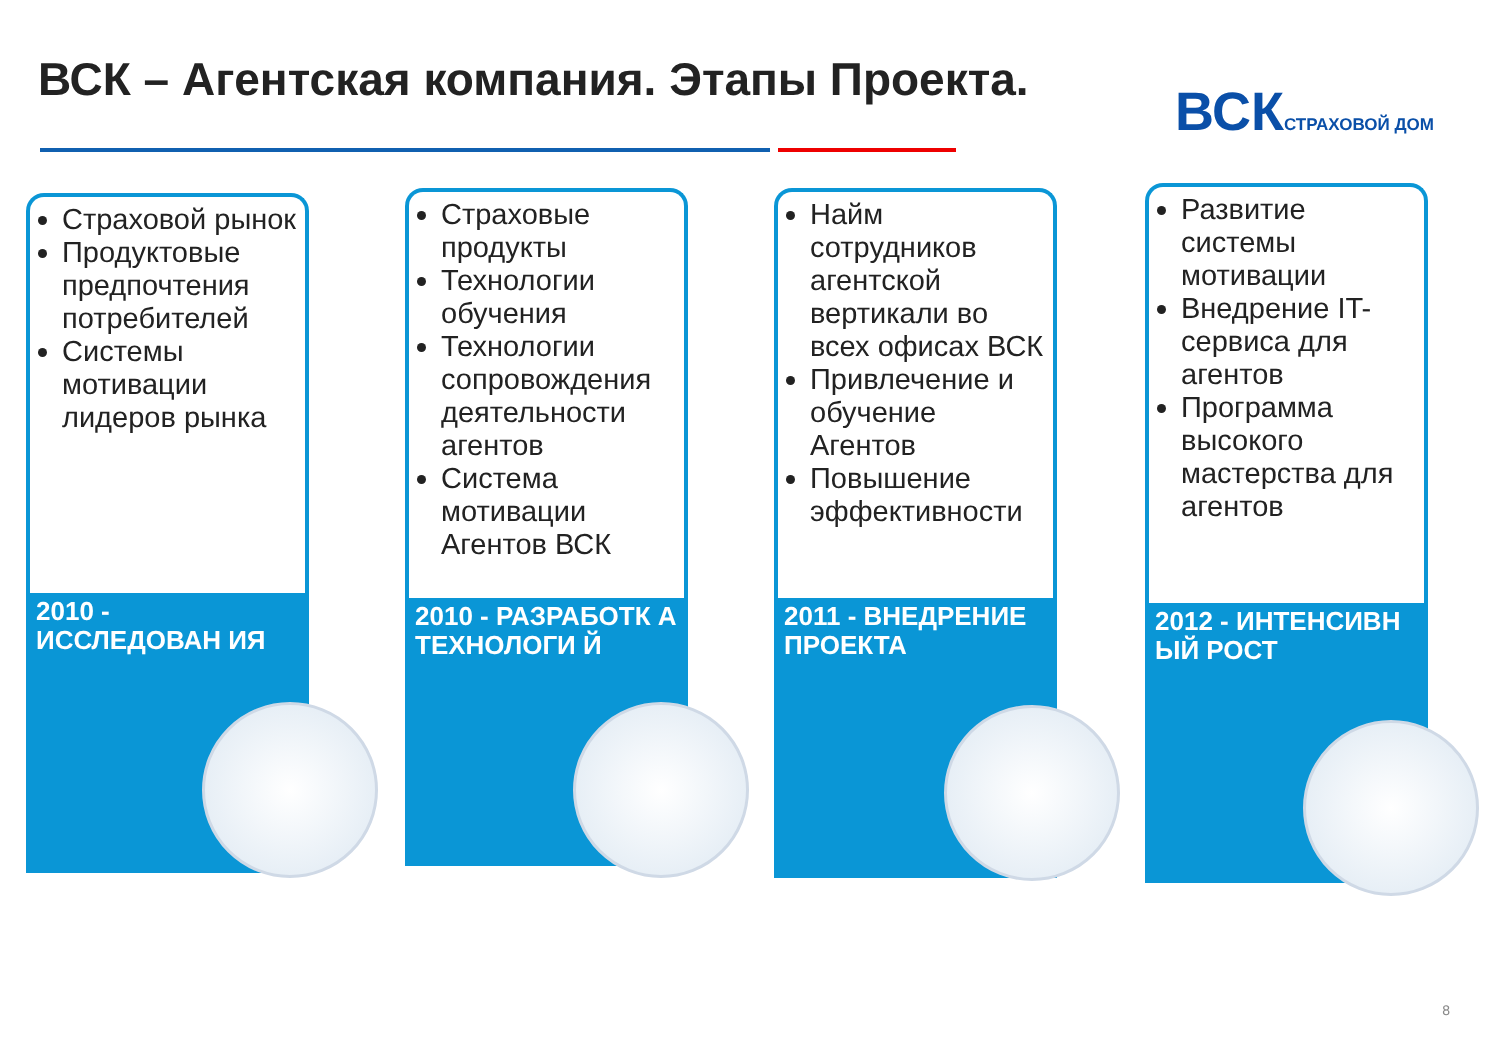ВСК – Агентская компания. Этапы Проекта.
ВСКСТРАХОВОЙ ДОМ
Страховой рынок
Продуктовые предпочтения потребителей
Системы мотивации лидеров рынка
2010 - ИССЛЕДОВАН ИЯ
Страховые продукты
Технологии обучения
Технологии сопровождения деятельности агентов
Система мотивации Агентов ВСК
2010 - РАЗРАБОТК А ТЕХНОЛОГИ Й
Найм сотрудников агентской вертикали во всех офисах ВСК
Привлечение и обучение Агентов
Повышение эффективности
2011 - ВНЕДРЕНИЕ ПРОЕКТА
Развитие системы мотивации
Внедрение IT-сервиса для агентов
Программа высокого мастерства для агентов
2012 - ИНТЕНСИВН ЫЙ РОСТ
8